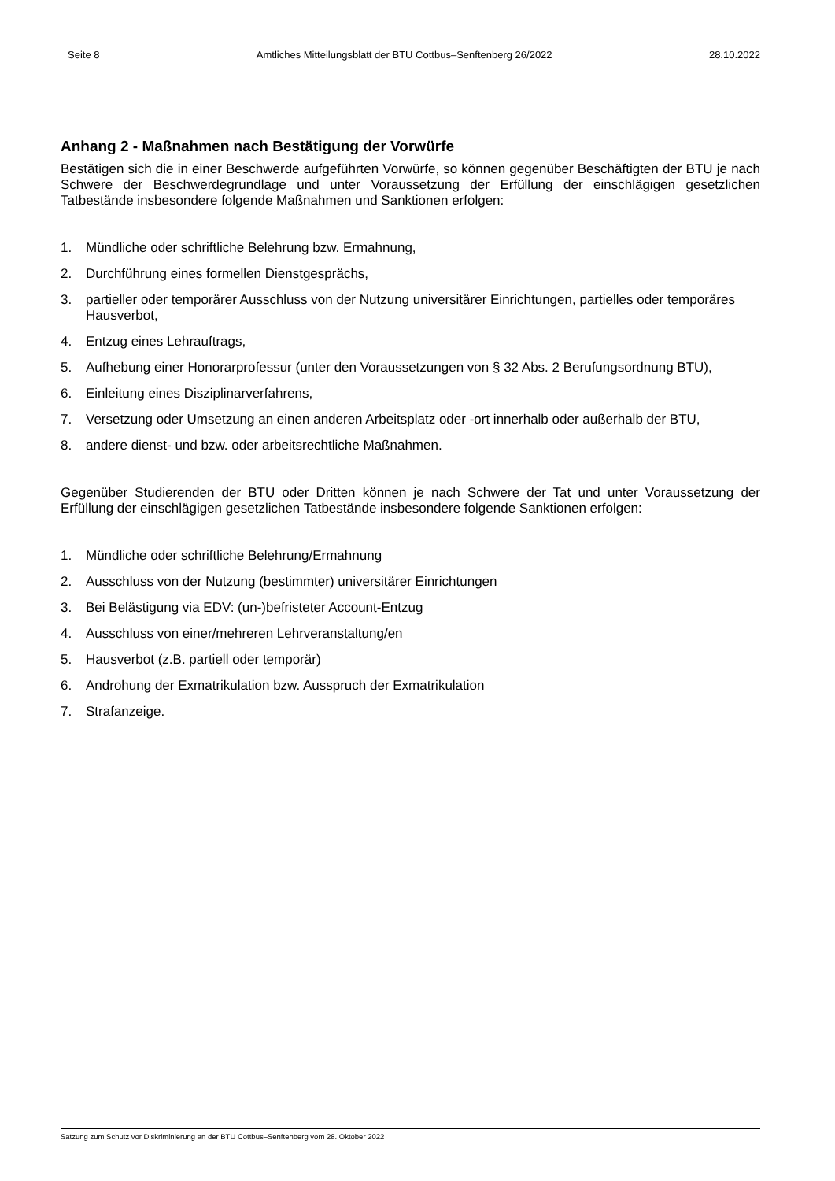Seite 8 Amtliches Mitteilungsblatt der BTU Cottbus–Senftenberg 26/2022 28.10.2022
Anhang 2 - Maßnahmen nach Bestätigung der Vorwürfe
Bestätigen sich die in einer Beschwerde aufgeführten Vorwürfe, so können gegenüber Beschäftigten der BTU je nach Schwere der Beschwerdegrundlage und unter Voraussetzung der Erfüllung der einschlägigen gesetzlichen Tatbestände insbesondere folgende Maßnahmen und Sanktionen erfolgen:
1. Mündliche oder schriftliche Belehrung bzw. Ermahnung,
2. Durchführung eines formellen Dienstgesprächs,
3. partieller oder temporärer Ausschluss von der Nutzung universitärer Einrichtungen, partielles oder temporäres Hausverbot,
4. Entzug eines Lehrauftrags,
5. Aufhebung einer Honorarprofessur (unter den Voraussetzungen von § 32 Abs. 2 Berufungsordnung BTU),
6. Einleitung eines Disziplinarverfahrens,
7. Versetzung oder Umsetzung an einen anderen Arbeitsplatz oder -ort innerhalb oder außerhalb der BTU,
8. andere dienst- und bzw. oder arbeitsrechtliche Maßnahmen.
Gegenüber Studierenden der BTU oder Dritten können je nach Schwere der Tat und unter Voraussetzung der Erfüllung der einschlägigen gesetzlichen Tatbestände insbesondere folgende Sanktionen erfolgen:
1. Mündliche oder schriftliche Belehrung/Ermahnung
2. Ausschluss von der Nutzung (bestimmter) universitärer Einrichtungen
3. Bei Belästigung via EDV: (un-)befristeter Account-Entzug
4. Ausschluss von einer/mehreren Lehrveranstaltung/en
5. Hausverbot (z.B. partiell oder temporär)
6. Androhung der Exmatrikulation bzw. Ausspruch der Exmatrikulation
7. Strafanzeige.
Satzung zum Schutz vor Diskriminierung an der BTU Cottbus–Senftenberg vom 28. Oktober 2022